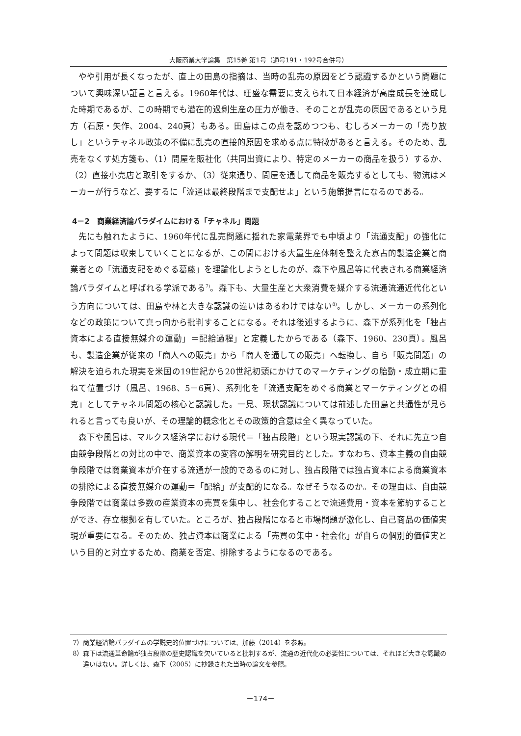大阪商業大学論集　第15巻 第1号（通号191・192号合併号）
やや引用が長くなったが、直上の田島の指摘は、当時の乱売の原因をどう認識するかという問題について興味深い証言と言える。1960年代は、旺盛な需要に支えられて日本経済が高度成長を達成した時期であるが、この時期でも潜在的過剰生産の圧力が働き、そのことが乱売の原因であるという見方（石原・矢作、2004、240頁）もある。田島はこの点を認めつつも、むしろメーカーの「売り放し」というチャネル政策の不備に乱売の直接的原因を求める点に特徴があると言える。そのため、乱売をなくす処方箋も、（1）問屋を販社化（共同出資により、特定のメーカーの商品を扱う）するか、（2）直接小売店と取引をするか、（3）従来通り、問屋を通して商品を販売するとしても、物流はメーカーが行うなど、要するに「流通は最終段階まで支配せよ」という施策提言になるのである。
4－2　商業経済論パラダイムにおける「チャネル」問題
先にも触れたように、1960年代に乱売問題に揺れた家電業界でも中頃より「流通支配」の強化によって問題は収束していくことになるが、この間における大量生産体制を整えた寡占的製造企業と商業者との「流通支配をめぐる葛藤」を理論化しようとしたのが、森下や風呂等に代表される商業経済論パラダイムと呼ばれる学派である<sup>7)</sup>。森下も、大量生産と大衆消費を媒介する流通流通近代化という方向については、田島や林と大きな認識の違いはあるわけではない<sup>8)</sup>。しかし、メーカーの系列化などの政策について真っ向から批判することになる。それは後述するように、森下が系列化を「独占資本による直接無媒介の運動」＝配給過程」と定義したからである（森下、1960、230頁）。風呂も、製造企業が従来の「商人への販売」から「商人を通しての販売」へ転換し、自ら「販売問題」の解決を迫られた現実を米国の19世紀から20世紀初頭にかけてのマーケティングの胎動・成立期に重ねて位置づけ（風呂、1968、5－6頁）、系列化を「流通支配をめぐる商業とマーケティングとの相克」としてチャネル問題の核心と認識した。一見、現状認識については前述した田島と共通性が見られると言っても良いが、その理論的概念化とその政策的含意は全く異なっていた。
森下や風呂は、マルクス経済学における現代＝「独占段階」という現実認識の下、それに先立つ自由競争段階との対比の中で、商業資本の変容の解明を研究目的とした。すなわち、資本主義の自由競争段階では商業資本が介在する流通が一般的であるのに対し、独占段階では独占資本による商業資本の排除による直接無媒介の運動＝「配給」が支配的になる。なぜそうなるのか。その理由は、自由競争段階では商業は多数の産業資本の売買を集中し、社会化することで流通費用・資本を節約することができ、存立根拠を有していた。ところが、独占段階になると市場問題が激化し、自己商品の価値実現が重要になる。そのため、独占資本は商業による「売買の集中・社会化」が自らの個別的価値実という目的と対立するため、商業を否定、排除するようになるのである。
7）商業経済論パラダイムの学説史的位置づけについては、加藤（2014）を参照。
8）森下は流通革命論が独占段階の歴史認識を欠いていると批判するが、流通の近代化の必要性については、それほど大きな認識の違いはない。詳しくは、森下（2005）に抄録された当時の論文を参照。
－174－